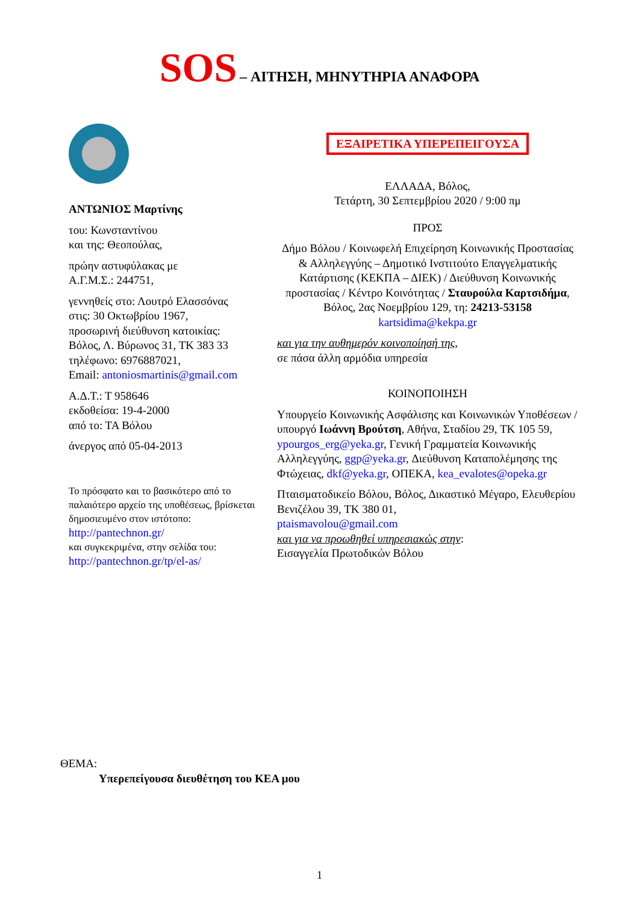SOS – ΑΙΤΗΣΗ, ΜΗΝΥΤΗΡΙΑ ΑΝΑΦΟΡΑ
ΑΝΤΩΝΙΟΣ Μαρτίνης
του: Κωνσταντίνου
και της: Θεοπούλας,
πρώην αστυφύλακας με
Α.Γ.Μ.Σ.: 244751,
γεννηθείς στο: Λουτρό Ελασσόνας
στις: 30 Οκτωβρίου 1967,
προσωρινή διεύθυνση κατοικίας:
Βόλος, Λ. Βύρωνος 31, ΤΚ 383 33
τηλέφωνο: 6976887021,
Email: antoniosmartinis@gmail.com
Α.Δ.Τ.: Τ 958646
εκδοθείσα: 19-4-2000
από το: ΤΑ Βόλου
άνεργος από 05-04-2013
Το πρόσφατο και το βασικότερο από το παλαιότερο αρχείο της υποθέσεως, βρίσκεται δημοσιευμένο στον ιστότοπο:
http://pantechnon.gr/
και συγκεκριμένα, στην σελίδα του:
http://pantechnon.gr/tp/el-as/
ΕΞΑΙΡΕΤΙΚΑ ΥΠΕΡΕΠΕΙΓΟΥΣΑ
ΕΛΛΑΔΑ, Βόλος,
Τετάρτη, 30 Σεπτεμβρίου 2020 / 9:00 πμ
ΠΡΟΣ
Δήμο Βόλου / Κοινωφελή Επιχείρηση Κοινωνικής Προστασίας & Αλληλεγγύης – Δημοτικό Ινστιτούτο Επαγγελματικής Κατάρτισης (ΚΕΚΠΑ – ΔΙΕΚ) / Διεύθυνση Κοινωνικής προστασίας / Κέντρο Κοινότητας / Σταυρούλα Καρτσιδήμα,
Βόλος, 2ας Νοεμβρίου 129, τη: 24213-53158
kartsidima@kekpa.gr
και για την αυθημερόν κοινοποίησή της,
σε πάσα άλλη αρμόδια υπηρεσία
ΚΟΙΝΟΠΟΙΗΣΗ
Υπουργείο Κοινωνικής Ασφάλισης και Κοινωνικών Υποθέσεων / υπουργό Ιωάννη Βρούτση, Αθήνα, Σταδίου 29, ΤΚ 105 59, ypourgos_erg@yeka.gr, Γενική Γραμματεία Κοινωνικής Αλληλεγγύης, ggp@yeka.gr, Διεύθυνση Καταπολέμησης της Φτώχειας, dkf@yeka.gr, ΟΠΕΚΑ, kea_evalotes@opeka.gr
Πταισματοδικείο Βόλου, Βόλος, Δικαστικό Μέγαρο, Ελευθερίου Βενιζέλου 39, ΤΚ 380 01,
ptaismavolou@gmail.com
και για να προωθηθεί υπηρεσιακώς στην:
Εισαγγελία Πρωτοδικών Βόλου
ΘΕΜΑ:
Υπερεπείγουσα διευθέτηση του ΚΕΑ μου
1